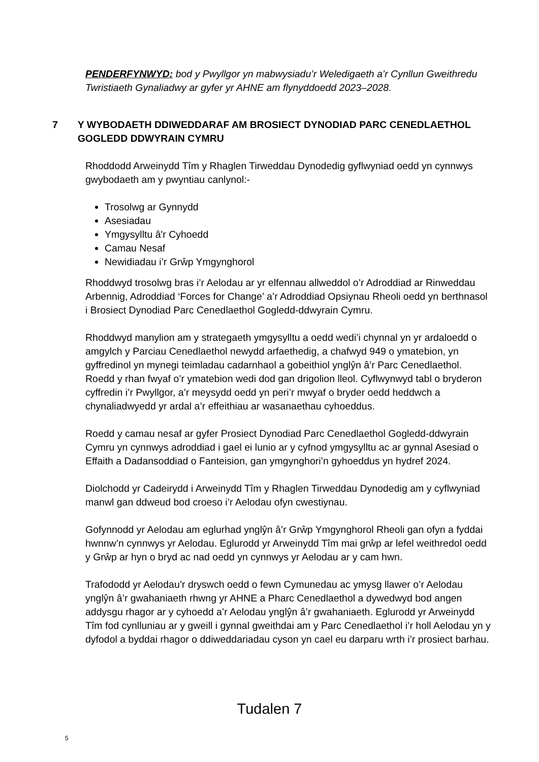PENDERFYNWYD: bod y Pwyllgor yn mabwysiadu’r Weledigaeth a’r Cynllun Gweithredu Twristiaeth Gynaliadwy ar gyfer yr AHNE am flynyddoedd 2023–2028.
7 Y WYBODAETH DDIWEDDARAF AM BROSIECT DYNODIAD PARC CENEDLAETHOL GOGLEDD DDWYRAIN CYMRU
Rhoddodd Arweinydd Tîm y Rhaglen Tirweddau Dynodedig gyflwyniad oedd yn cynnwys gwybodaeth am y pwyntiau canlynol:-
Trosolwg ar Gynnydd
Asesiadau
Ymgysylltu â'r Cyhoedd
Camau Nesaf
Newidiadau i’r Grŵp Ymgynghorol
Rhoddwyd trosolwg bras i’r Aelodau ar yr elfennau allweddol o’r Adroddiad ar Rinweddau Arbennig, Adroddiad ‘Forces for Change’ a’r Adroddiad Opsiynau Rheoli oedd yn berthnasol i Brosiect Dynodiad Parc Cenedlaethol Gogledd-ddwyrain Cymru.
Rhoddwyd manylion am y strategaeth ymgysylltu a oedd wedi’i chynnal yn yr ardaloedd o amgylch y Parciau Cenedlaethol newydd arfaethedig, a chafwyd 949 o ymatebion, yn gyffredinol yn mynegi teimladau cadarnhaol a gobeithiol ynglŷn â’r Parc Cenedlaethol. Roedd y rhan fwyaf o’r ymatebion wedi dod gan drigolion lleol. Cyflwynwyd tabl o bryderon cyffredin i’r Pwyllgor, a’r meysydd oedd yn peri’r mwyaf o bryder oedd heddwch a chynaliadwyedd yr ardal a’r effeithiau ar wasanaethau cyhoeddus.
Roedd y camau nesaf ar gyfer Prosiect Dynodiad Parc Cenedlaethol Gogledd-ddwyrain Cymru yn cynnwys adroddiad i gael ei lunio ar y cyfnod ymgysylltu ac ar gynnal Asesiad o Effaith a Dadansoddiad o Fanteision, gan ymgynghori’n gyhoeddus yn hydref 2024.
Diolchodd yr Cadeirydd i Arweinydd Tîm y Rhaglen Tirweddau Dynodedig am y cyflwyniad manwl gan ddweud bod croeso i’r Aelodau ofyn cwestiynau.
Gofynnodd yr Aelodau am eglurhad ynglŷn â’r Grŵp Ymgynghorol Rheoli gan ofyn a fyddai hwnnw’n cynnwys yr Aelodau. Eglurodd yr Arweinydd Tîm mai grŵp ar lefel weithredol oedd y Grŵp ar hyn o bryd ac nad oedd yn cynnwys yr Aelodau ar y cam hwn.
Trafododd yr Aelodau’r dryswch oedd o fewn Cymunedau ac ymysg llawer o’r Aelodau ynglŷn â’r gwahaniaeth rhwng yr AHNE a Pharc Cenedlaethol a dywedwyd bod angen addysgu rhagor ar y cyhoedd a’r Aelodau ynglŷn â’r gwahaniaeth. Eglurodd yr Arweinydd Tîm fod cynlluniau ar y gweill i gynnal gweithdai am y Parc Cenedlaethol i’r holl Aelodau yn y dyfodol a byddai rhagor o ddiweddariadau cyson yn cael eu darparu wrth i’r prosiect barhau.
Tudalen 7
5